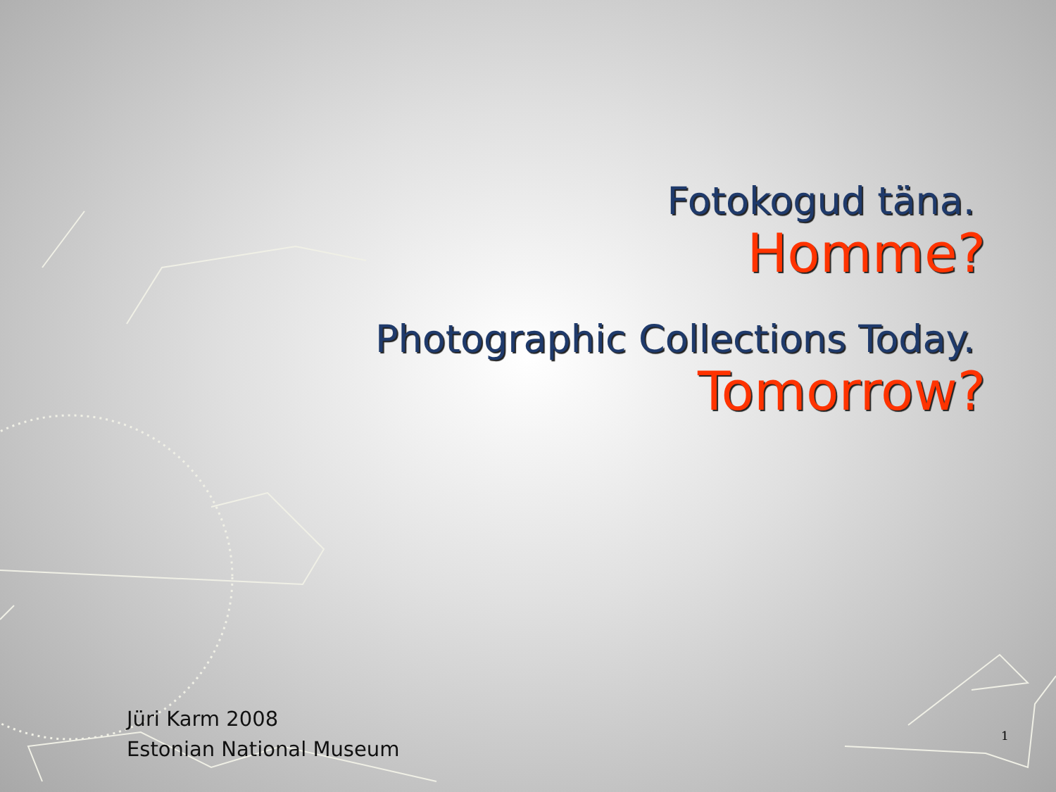Fotokogud täna.
Homme?
Photographic Collections Today.
Tomorrow?
Jüri Karm 2008
Estonian National Museum
1